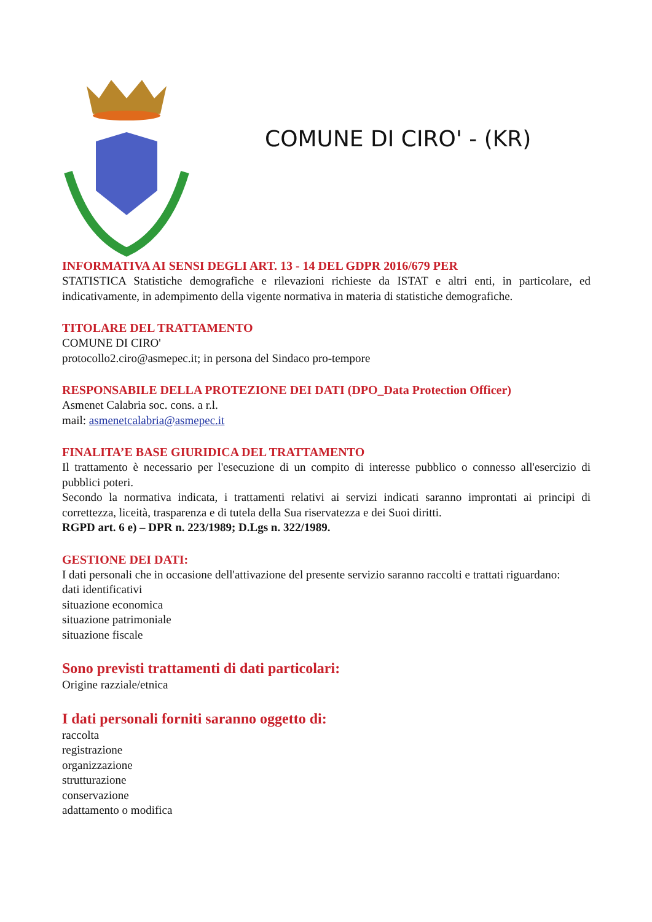COMUNE DI CIRO' - (KR)
INFORMATIVA AI SENSI DEGLI ART. 13 - 14 DEL GDPR 2016/679 PER
STATISTICA Statistiche demografiche e rilevazioni richieste da ISTAT e altri enti, in particolare, ed indicativamente, in adempimento della vigente normativa in materia di statistiche demografiche.
TITOLARE DEL TRATTAMENTO
COMUNE DI CIRO'
protocollo2.ciro@asmepec.it; in persona del Sindaco pro-tempore
RESPONSABILE DELLA PROTEZIONE DEI DATI (DPO_Data Protection Officer)
Asmenet Calabria soc. cons. a r.l.
mail: asmenetcalabria@asmepec.it
FINALITA’E BASE GIURIDICA DEL TRATTAMENTO
Il trattamento è necessario per l'esecuzione di un compito di interesse pubblico o connesso all'esercizio di pubblici poteri.
Secondo la normativa indicata, i trattamenti relativi ai servizi indicati saranno improntati ai principi di correttezza, liceità, trasparenza e di tutela della Sua riservatezza e dei Suoi diritti.
RGPD art. 6 e) – DPR n. 223/1989; D.Lgs n. 322/1989.
GESTIONE DEI DATI:
I dati personali che in occasione dell'attivazione del presente servizio saranno raccolti e trattati riguardano:
dati identificativi
situazione economica
situazione patrimoniale
situazione fiscale
Sono previsti trattamenti di dati particolari:
Origine razziale/etnica
I dati personali forniti saranno oggetto di:
raccolta
registrazione
organizzazione
strutturazione
conservazione
adattamento o modifica